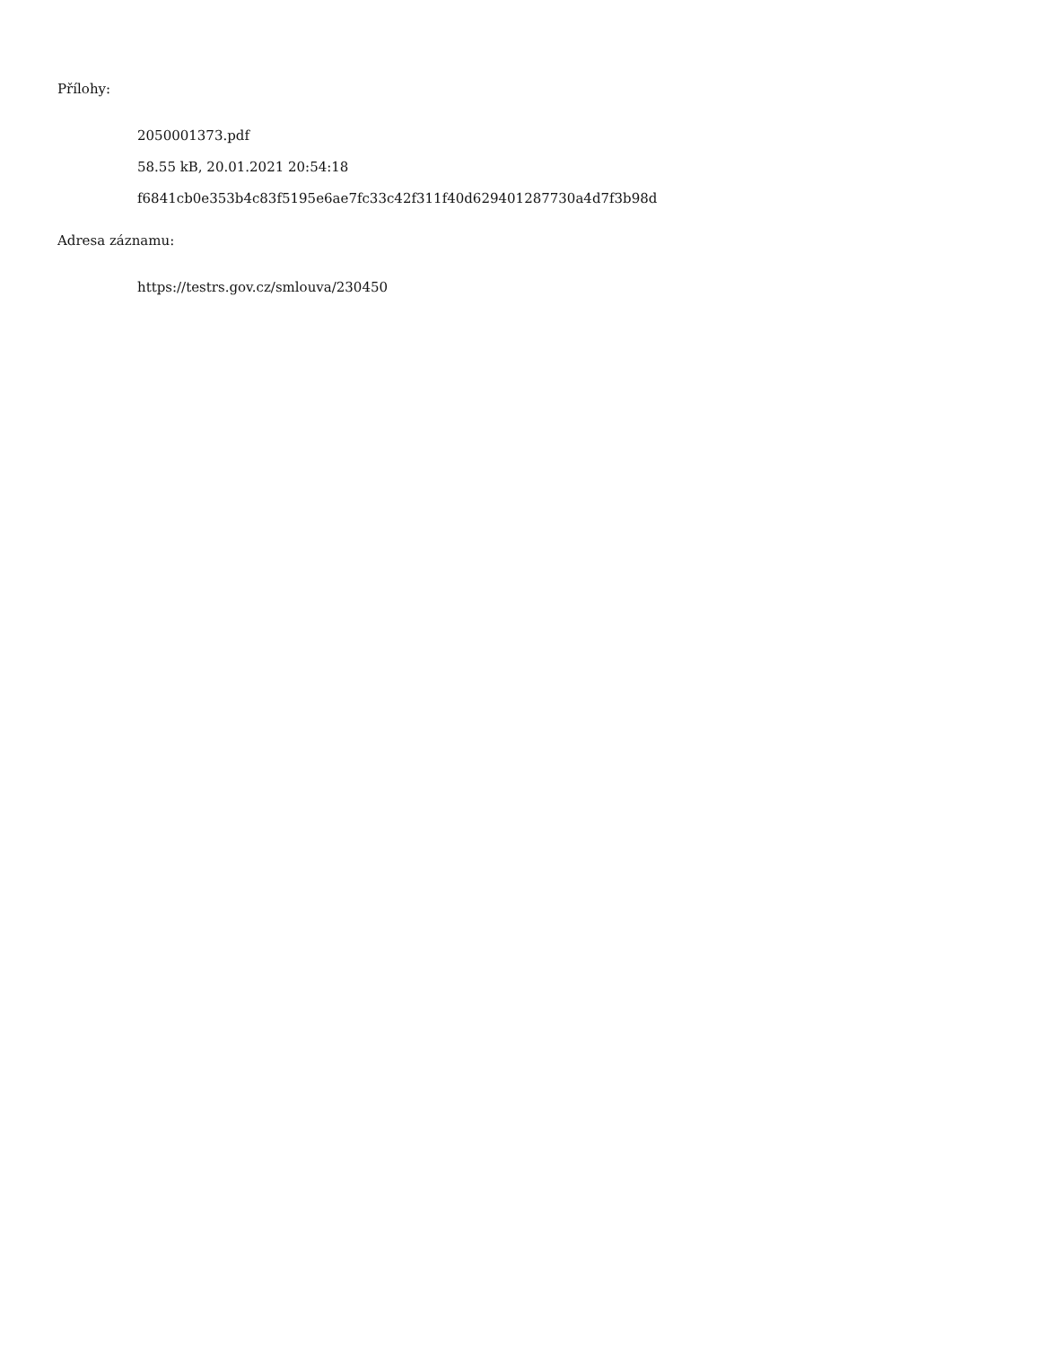Přílohy:
2050001373.pdf
58.55 kB, 20.01.2021 20:54:18
f6841cb0e353b4c83f5195e6ae7fc33c42f311f40d629401287730a4d7f3b98d
Adresa záznamu:
https://testrs.gov.cz/smlouva/230450